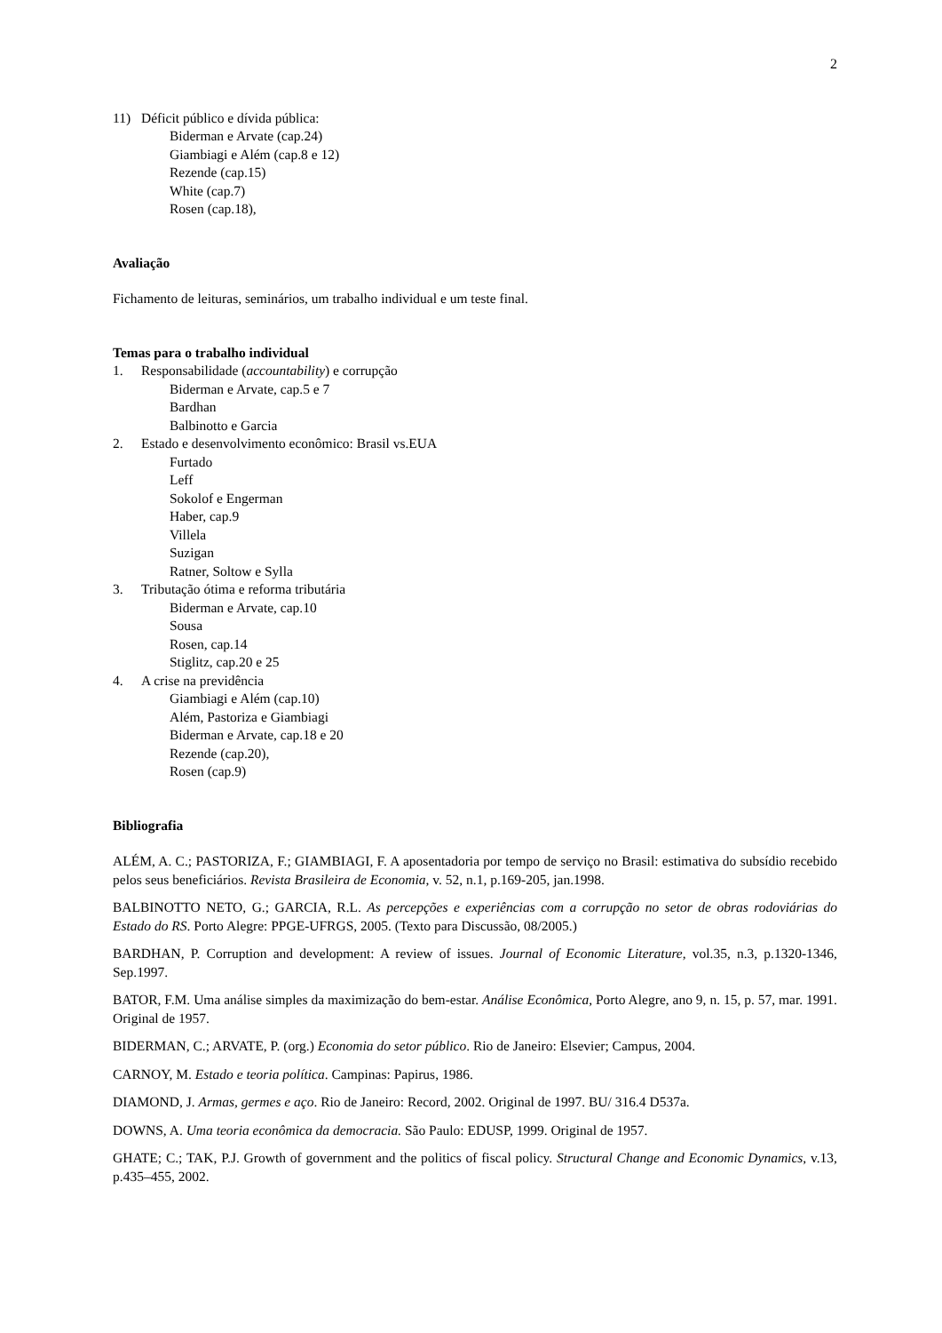2
11) Déficit público e dívida pública:
Biderman e Arvate (cap.24)
Giambiagi e Além (cap.8 e 12)
Rezende (cap.15)
White (cap.7)
Rosen (cap.18),
Avaliação
Fichamento de leituras, seminários, um trabalho individual e um teste final.
Temas para o trabalho individual
1. Responsabilidade (accountability) e corrupção
Biderman e Arvate, cap.5 e 7
Bardhan
Balbinotto e Garcia
2. Estado e desenvolvimento econômico: Brasil vs.EUA
Furtado
Leff
Sokolof e Engerman
Haber, cap.9
Villela
Suzigan
Ratner, Soltow e Sylla
3. Tributação ótima e reforma tributária
Biderman e Arvate, cap.10
Sousa
Rosen, cap.14
Stiglitz, cap.20 e 25
4. A crise na previdência
Giambiagi e Além (cap.10)
Além, Pastoriza e Giambiagi
Biderman e Arvate, cap.18 e 20
Rezende (cap.20),
Rosen (cap.9)
Bibliografia
ALÉM, A. C.; PASTORIZA, F.; GIAMBIAGI, F. A aposentadoria por tempo de serviço no Brasil: estimativa do subsídio recebido pelos seus beneficiários. Revista Brasileira de Economia, v. 52, n.1, p.169-205, jan.1998.
BALBINOTTO NETO, G.; GARCIA, R.L. As percepções e experiências com a corrupção no setor de obras rodoviárias do Estado do RS. Porto Alegre: PPGE-UFRGS, 2005. (Texto para Discussão, 08/2005.)
BARDHAN, P. Corruption and development: A review of issues. Journal of Economic Literature, vol.35, n.3, p.1320-1346, Sep.1997.
BATOR, F.M. Uma análise simples da maximização do bem-estar. Análise Econômica, Porto Alegre, ano 9, n. 15, p. 57, mar. 1991. Original de 1957.
BIDERMAN, C.; ARVATE, P. (org.) Economia do setor público. Rio de Janeiro: Elsevier; Campus, 2004.
CARNOY, M. Estado e teoria política. Campinas: Papirus, 1986.
DIAMOND, J. Armas, germes e aço. Rio de Janeiro: Record, 2002. Original de 1997. BU/ 316.4 D537a.
DOWNS, A. Uma teoria econômica da democracia. São Paulo: EDUSP, 1999. Original de 1957.
GHATE; C.; TAK, P.J. Growth of government and the politics of fiscal policy. Structural Change and Economic Dynamics, v.13, p.435–455, 2002.